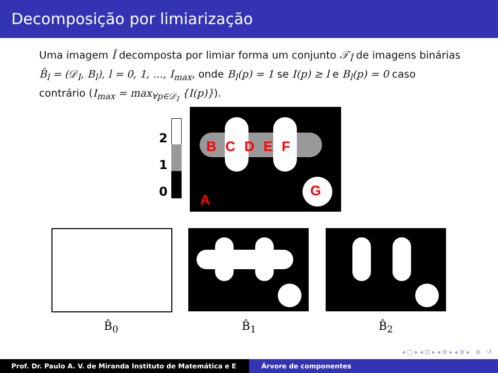Decomposição por limiarização
Uma imagem Î decomposta por limiar forma um conjunto 𝒯<sub>Î</sub> de imagens binárias B̂<sub>l</sub> = (𝒟<sub>I</sub>, B<sub>l</sub>), l = 0, 1, …, I<sub>max</sub>, onde B<sub>l</sub>(p) = 1 se I(p) ≥ l e B<sub>l</sub>(p) = 0 caso contrário (I<sub>max</sub> = max<sub>∀p∈𝒟<sub>I</sub></sub> {I(p)}).
2
1
0
B C D E F
G
A
B̂<sub>0</sub> B̂<sub>1</sub> B̂<sub>2</sub>
◂ □ ▸ ◂ ⊡ ▸ ◂ ≣ ▸ ◂ ≣ ▸ ≣ ↺
Prof. Dr. Paulo A. V. de Miranda Instituto de Matemática e E Árvore de componentes